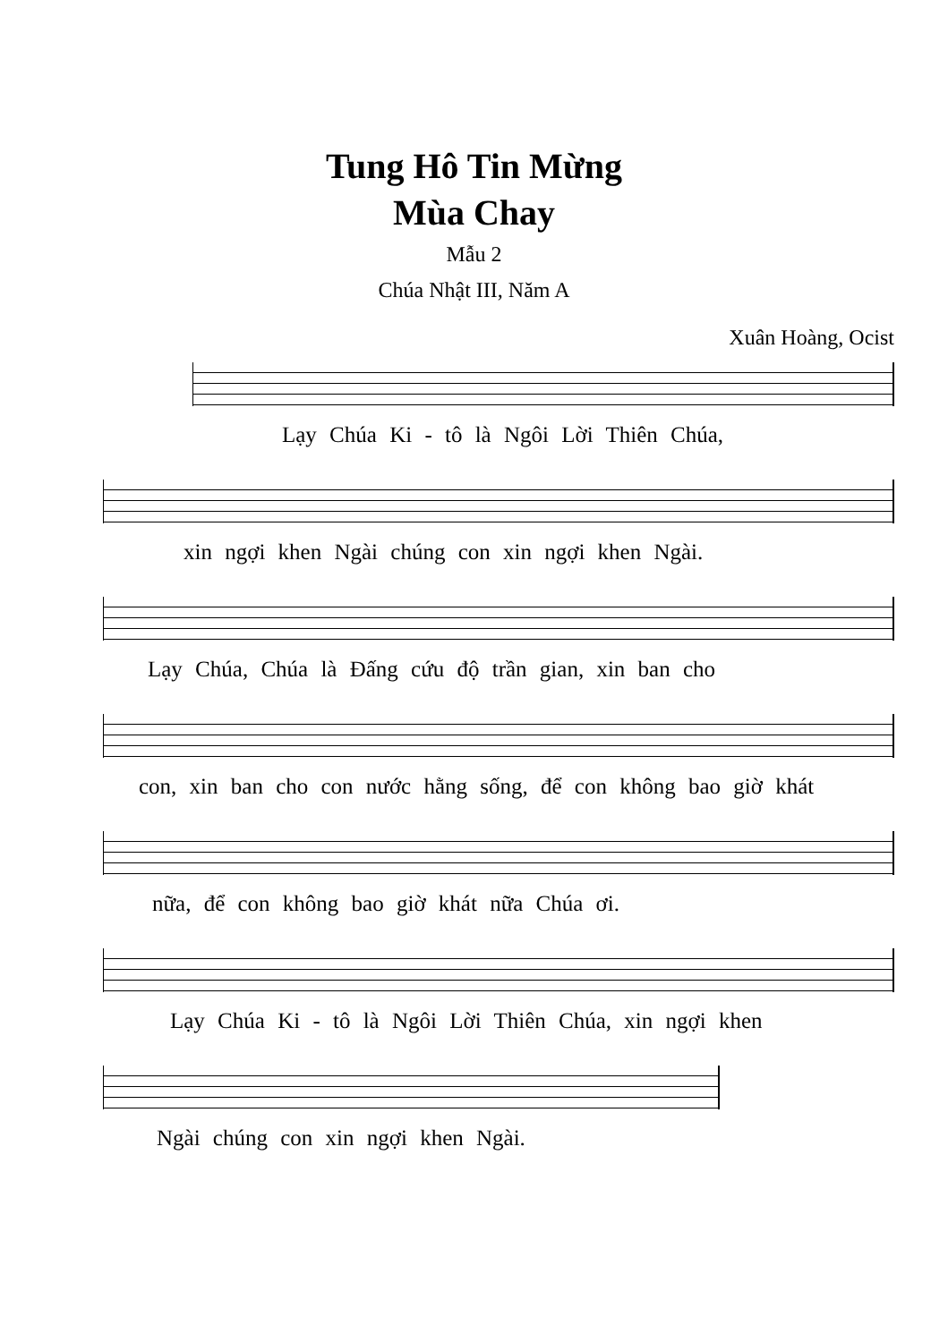Tung Hô Tin Mừng
Mùa Chay
Mẫu 2
Chúa Nhật III, Năm A
Xuân Hoàng, Ocist
Lạy Chúa Ki - tô là Ngôi Lời Thiên Chúa,
xin ngợi khen Ngài chúng con xin ngợi khen Ngài.
Lạy Chúa, Chúa là Đấng cứu độ trần gian, xin ban cho
con, xin ban cho con nước hằng sống, để con không bao giờ khát
nữa, để con không bao giờ khát nữa Chúa ơi.
Lạy Chúa Ki - tô là Ngôi Lời Thiên Chúa, xin ngợi khen
Ngài chúng con xin ngợi khen Ngài.